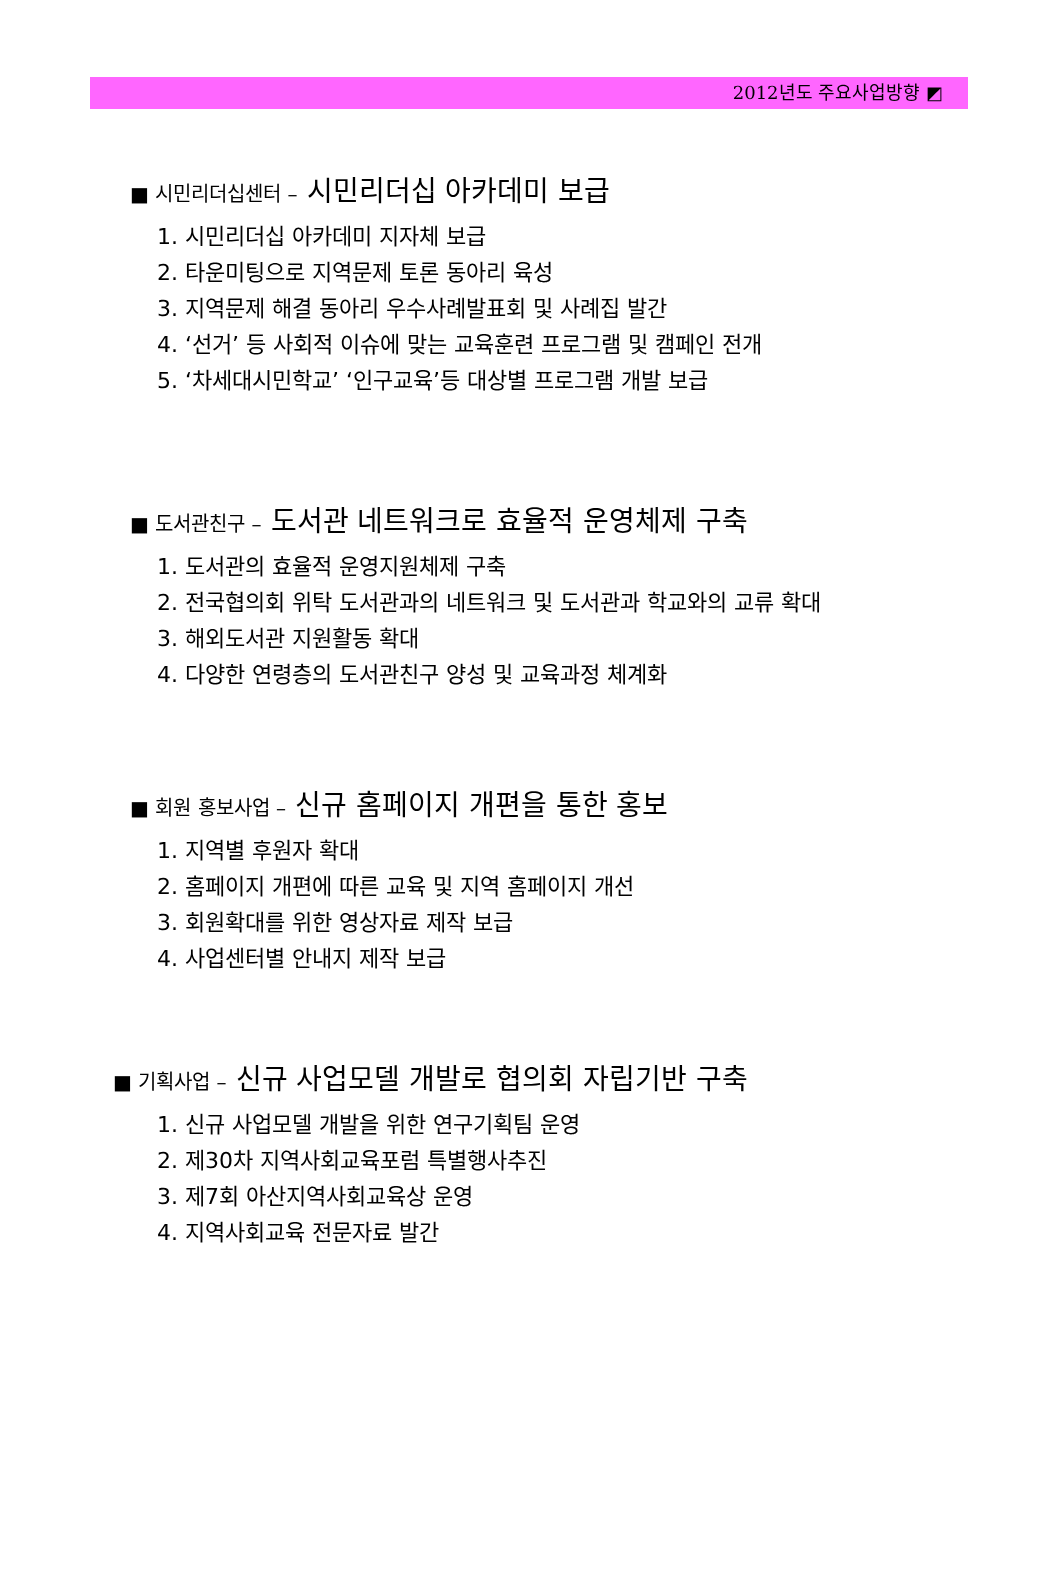2012년도 주요사업방향 ◩
■ 시민리더십센터 – 시민리더십 아카데미 보급
1. 시민리더십 아카데미 지자체 보급
2. 타운미팅으로 지역문제 토론 동아리 육성
3. 지역문제 해결 동아리 우수사례발표회 및 사례집 발간
4. ‘선거’ 등 사회적 이슈에 맞는 교육훈련 프로그램 및 캠페인 전개
5. ‘차세대시민학교’ ‘인구교육’등 대상별 프로그램 개발 보급
■ 도서관친구 – 도서관 네트워크로 효율적 운영체제 구축
1. 도서관의 효율적 운영지원체제 구축
2. 전국협의회 위탁 도서관과의 네트워크 및 도서관과 학교와의 교류 확대
3. 해외도서관 지원활동 확대
4. 다양한 연령층의 도서관친구 양성 및 교육과정 체계화
■ 회원 홍보사업 – 신규 홈페이지 개편을 통한 홍보
1. 지역별 후원자 확대
2. 홈페이지 개편에 따른 교육 및 지역 홈페이지 개선
3. 회원확대를 위한 영상자료 제작 보급
4. 사업센터별 안내지 제작 보급
■ 기획사업 – 신규 사업모델 개발로 협의회 자립기반 구축
1. 신규 사업모델 개발을 위한 연구기획팀 운영
2. 제30차 지역사회교육포럼 특별행사추진
3. 제7회 아산지역사회교육상 운영
4. 지역사회교육 전문자료 발간